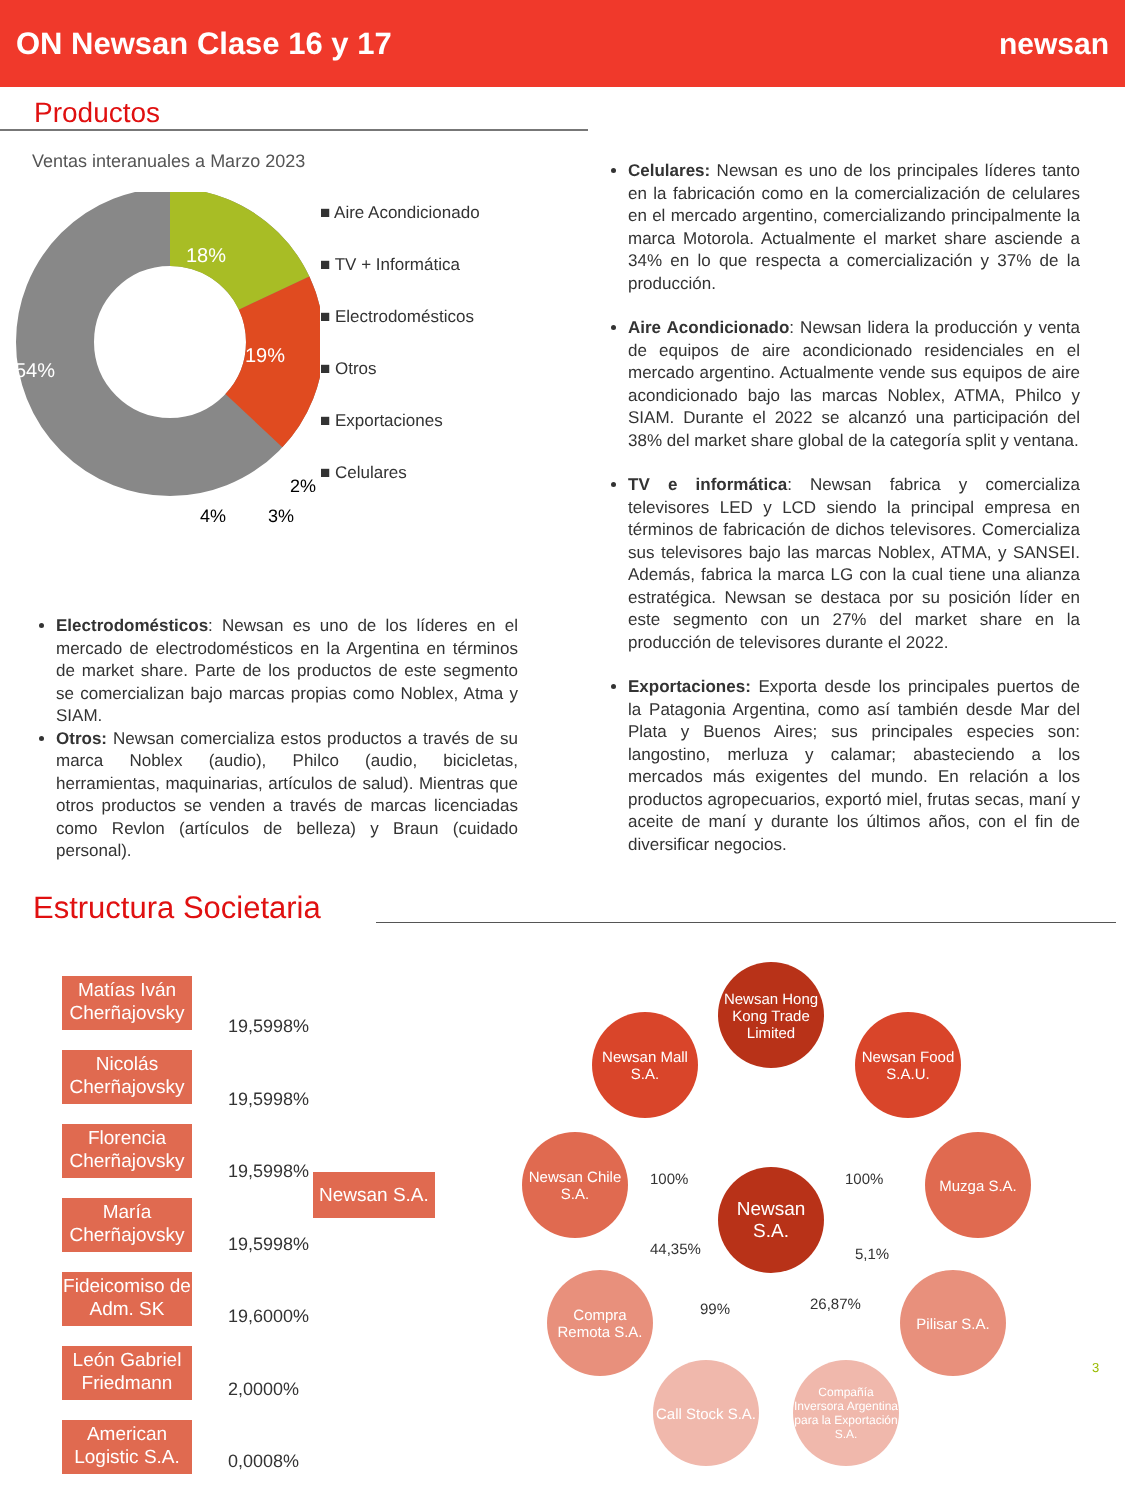ON Newsan Clase 16 y 17 newsan
Productos
Ventas interanuales a Marzo 2023
18%
19%
54%
2%
3%
4%
■ Aire Acondicionado
■ TV + Informática
■ Electrodomésticos
■ Otros
■ Exportaciones
■ Celulares
Celulares: Newsan es uno de los principales líderes tanto en la fabricación como en la comercialización de celulares en el mercado argentino, comercializando principalmente la marca Motorola. Actualmente el market share asciende a 34% en lo que respecta a comercialización y 37% de la producción.
Aire Acondicionado: Newsan lidera la producción y venta de equipos de aire acondicionado residenciales en el mercado argentino. Actualmente vende sus equipos de aire acondicionado bajo las marcas Noblex, ATMA, Philco y SIAM. Durante el 2022 se alcanzó una participación del 38% del market share global de la categoría split y ventana.
TV e informática: Newsan fabrica y comercializa televisores LED y LCD siendo la principal empresa en términos de fabricación de dichos televisores. Comercializa sus televisores bajo las marcas Noblex, ATMA, y SANSEI. Además, fabrica la marca LG con la cual tiene una alianza estratégica. Newsan se destaca por su posición líder en este segmento con un 27% del market share en la producción de televisores durante el 2022.
Exportaciones: Exporta desde los principales puertos de la Patagonia Argentina, como así también desde Mar del Plata y Buenos Aires; sus principales especies son: langostino, merluza y calamar; abasteciendo a los mercados más exigentes del mundo. En relación a los productos agropecuarios, exportó miel, frutas secas, maní y aceite de maní y durante los últimos años, con el fin de diversificar negocios.
Electrodomésticos: Newsan es uno de los líderes en el mercado de electrodomésticos en la Argentina en términos de market share. Parte de los productos de este segmento se comercializan bajo marcas propias como Noblex, Atma y SIAM.
Otros: Newsan comercializa estos productos a través de su marca Noblex (audio), Philco (audio, bicicletas, herramientas, maquinarias, artículos de salud). Mientras que otros productos se venden a través de marcas licenciadas como Revlon (artículos de belleza) y Braun (cuidado personal).
Estructura Societaria
Matías Iván Cherñajovsky
Nicolás Cherñajovsky
Florencia Cherñajovsky
María Cherñajovsky
Fideicomiso de Adm. SK
León Gabriel Friedmann
American Logistic S.A.
19,5998%
19,5998%
19,5998%
19,5998%
19,6000%
2,0000%
0,0008%
Newsan S.A.
Newsan S.A.
Newsan Hong Kong Trade Limited
Newsan Mall S.A.
Newsan Food S.A.U.
Newsan Chile S.A.
Muzga S.A.
Compra Remota S.A.
Pilisar S.A.
Call Stock S.A.
Compañía Inversora Argentina para la Exportación S.A.
100% 100%
44,35% 5,1%
99% 26,87%
3